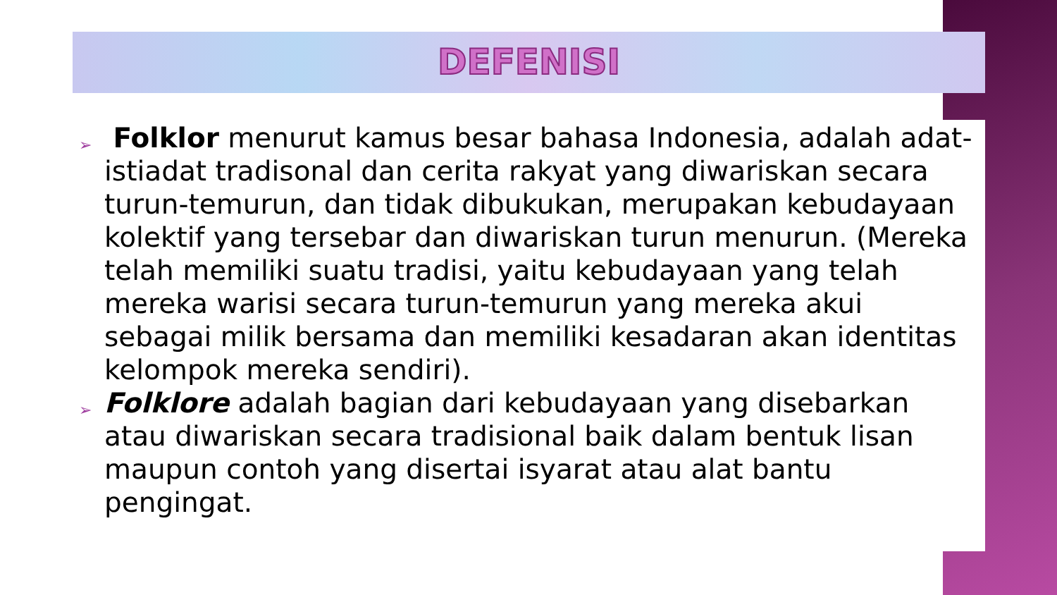DEFENISI
➢
Folklor menurut kamus besar bahasa Indonesia, adalah adat-istiadat tradisonal dan cerita rakyat yang diwariskan secara turun-temurun, dan tidak dibukukan, merupakan kebudayaan kolektif yang tersebar dan diwariskan turun menurun. (Mereka telah memiliki suatu tradisi, yaitu kebudayaan yang telah mereka warisi secara turun-temurun yang mereka akui sebagai milik bersama dan memiliki kesadaran akan identitas kelompok mereka sendiri).
➢
Folklore adalah bagian dari kebudayaan yang disebarkan atau diwariskan secara tradisional baik dalam bentuk lisan maupun contoh yang disertai isyarat atau alat bantu pengingat.